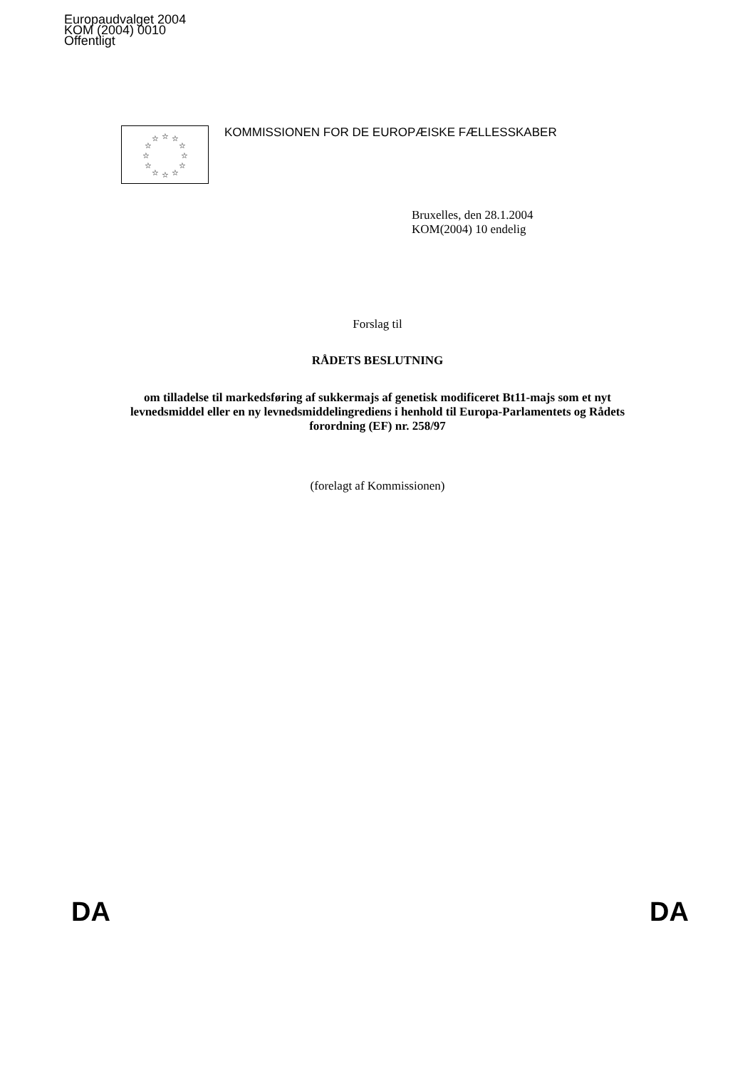Europaudvalget 2004
KOM (2004) 0010
Offentligt
☆
☆
☆
☆
☆
☆
☆
☆
☆
☆
☆
☆
KOMMISSIONEN FOR DE EUROPÆISKE FÆLLESSKABER
Bruxelles, den 28.1.2004
KOM(2004) 10 endelig
Forslag til
RÅDETS BESLUTNING
om tilladelse til markedsføring af sukkermajs af genetisk modificeret Bt11-majs som et nyt levnedsmiddel eller en ny levnedsmiddelingrediens i henhold til Europa-Parlamentets og Rådets forordning (EF) nr. 258/97
(forelagt af Kommissionen)
DA DA